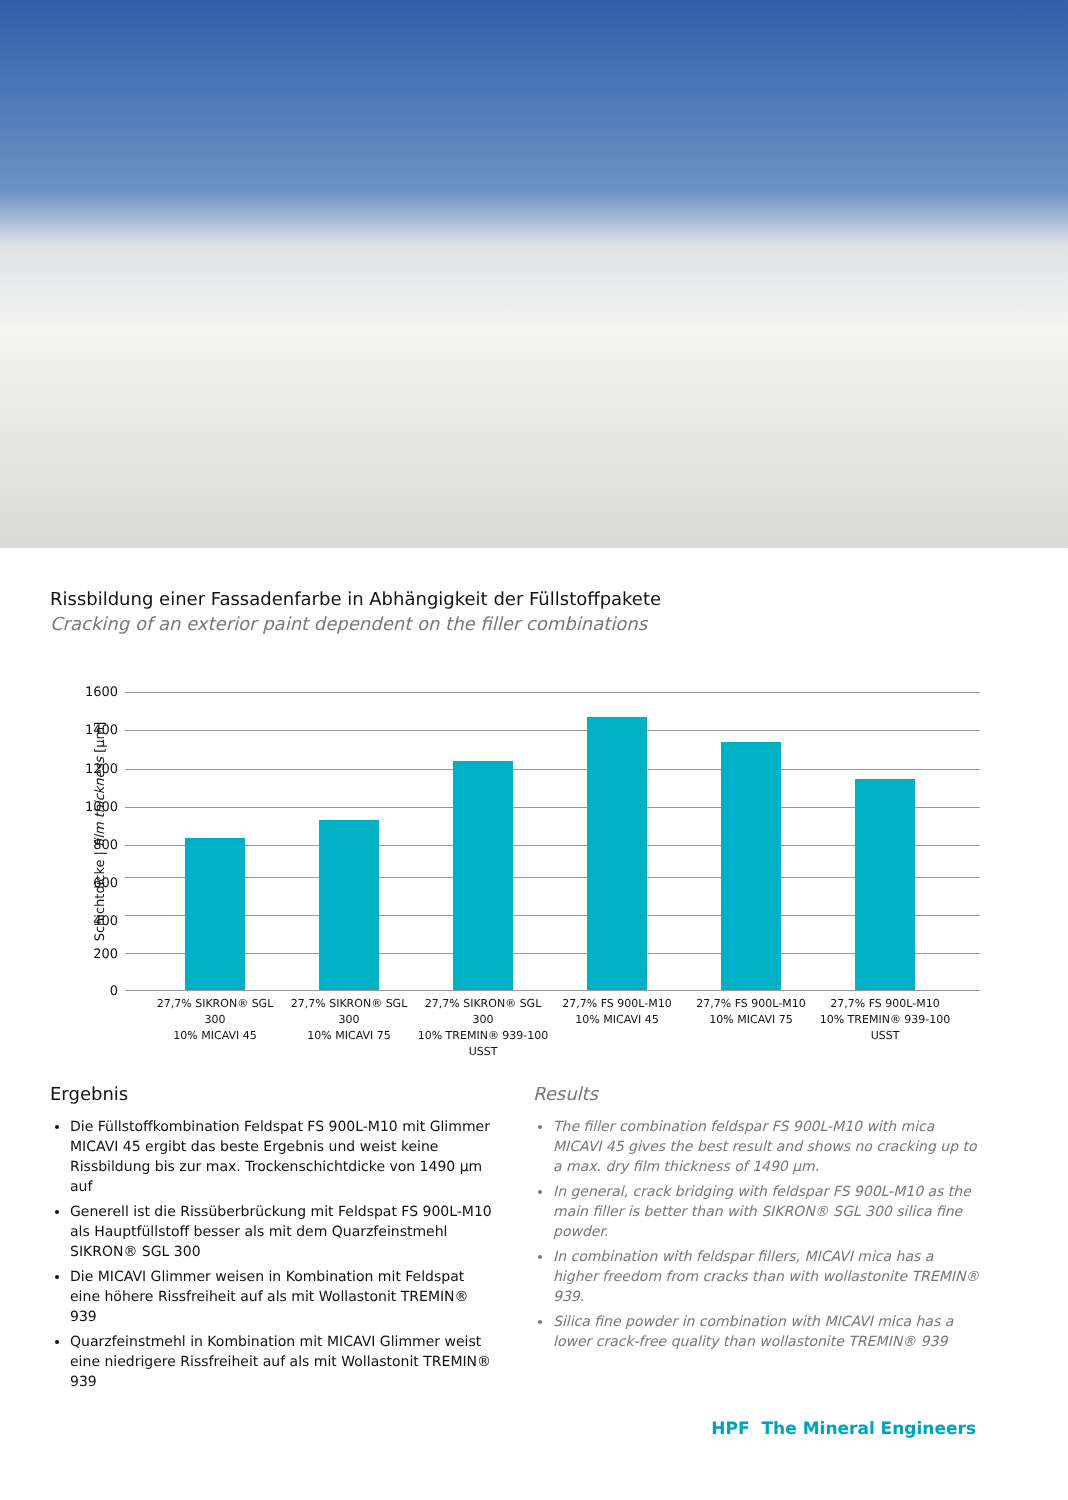Rissbildung einer Fassadenfarbe in Abhängigkeit der Füllstoffpakete
Cracking of an exterior paint dependent on the filler combinations
Schichtdicke | film thickness [µm]
1600
1400
1200
1000
800
600
400
200
0
27,7% SIKRON® SGL 300
10% MICAVI 45
27,7% SIKRON® SGL 300
10% MICAVI 75
27,7% SIKRON® SGL 300
10% TREMIN® 939-100 USST
27,7% FS 900L-M10
10% MICAVI 45
27,7% FS 900L-M10
10% MICAVI 75
27,7% FS 900L-M10
10% TREMIN® 939-100 USST
Ergebnis
Die Füllstoffkombination Feldspat FS 900L-M10 mit Glimmer MICAVI 45 ergibt das beste Ergebnis und weist keine Rissbildung bis zur max. Trockenschichtdicke von 1490 µm auf
Generell ist die Rissüberbrückung mit Feldspat FS 900L-M10 als Hauptfüllstoff besser als mit dem Quarzfeinstmehl SIKRON® SGL 300
Die MICAVI Glimmer weisen in Kombination mit Feldspat eine höhere Rissfreiheit auf als mit Wollastonit TREMIN® 939
Quarzfeinstmehl in Kombination mit MICAVI Glimmer weist eine niedrigere Rissfreiheit auf als mit Wollastonit TREMIN® 939
Results
The filler combination feldspar FS 900L-M10 with mica MICAVI 45 gives the best result and shows no cracking up to a max. dry film thickness of 1490 µm.
In general, crack bridging with feldspar FS 900L-M10 as the main filler is better than with SIKRON® SGL 300 silica fine powder.
In combination with feldspar fillers, MICAVI mica has a higher freedom from cracks than with wollastonite TREMIN® 939.
Silica fine powder in combination with MICAVI mica has a lower crack-free quality than wollastonite TREMIN® 939
HPF The Mineral Engineers